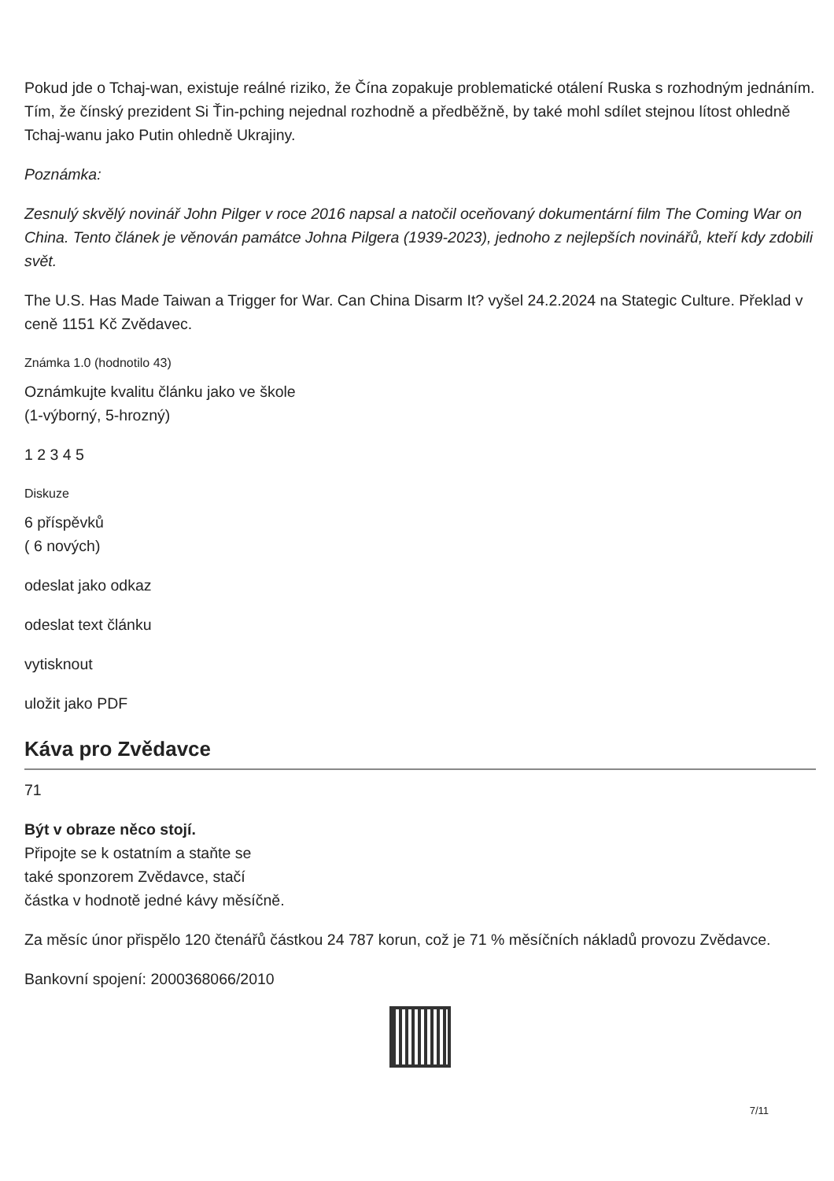Pokud jde o Tchaj-wan, existuje reálné riziko, že Čína zopakuje problematické otálení Ruska s rozhodným jednáním. Tím, že čínský prezident Si Ťin-pching nejednal rozhodně a předběžně, by také mohl sdílet stejnou lítost ohledně Tchaj-wanu jako Putin ohledně Ukrajiny.
Poznámka:
Zesnulý skvělý novinář John Pilger v roce 2016 napsal a natočil oceňovaný dokumentární film The Coming War on China. Tento článek je věnován památce Johna Pilgera (1939-2023), jednoho z nejlepších novinářů, kteří kdy zdobili svět.
The U.S. Has Made Taiwan a Trigger for War. Can China Disarm It? vyšel 24.2.2024 na Stategic Culture. Překlad v ceně 1151 Kč Zvědavec.
Známka 1.0 (hodnotilo 43)
Oznámkujte kvalitu článku jako ve škole
(1-výborný, 5-hrozný)
1 2 3 4 5
Diskuze
6 příspěvků
( 6 nových)
odeslat jako odkaz
odeslat text článku
vytisknout
uložit jako PDF
Káva pro Zvědavce
71
Být v obraze něco stojí.
Připojte se k ostatním a staňte se
také sponzorem Zvědavce, stačí
částka v hodnotě jedné kávy měsíčně.
Za měsíc únor přispělo 120 čtenářů částkou 24 787 korun, což je 71 % měsíčních nákladů provozu Zvědavce.
Bankovní spojení: 2000368066/2010
7/11